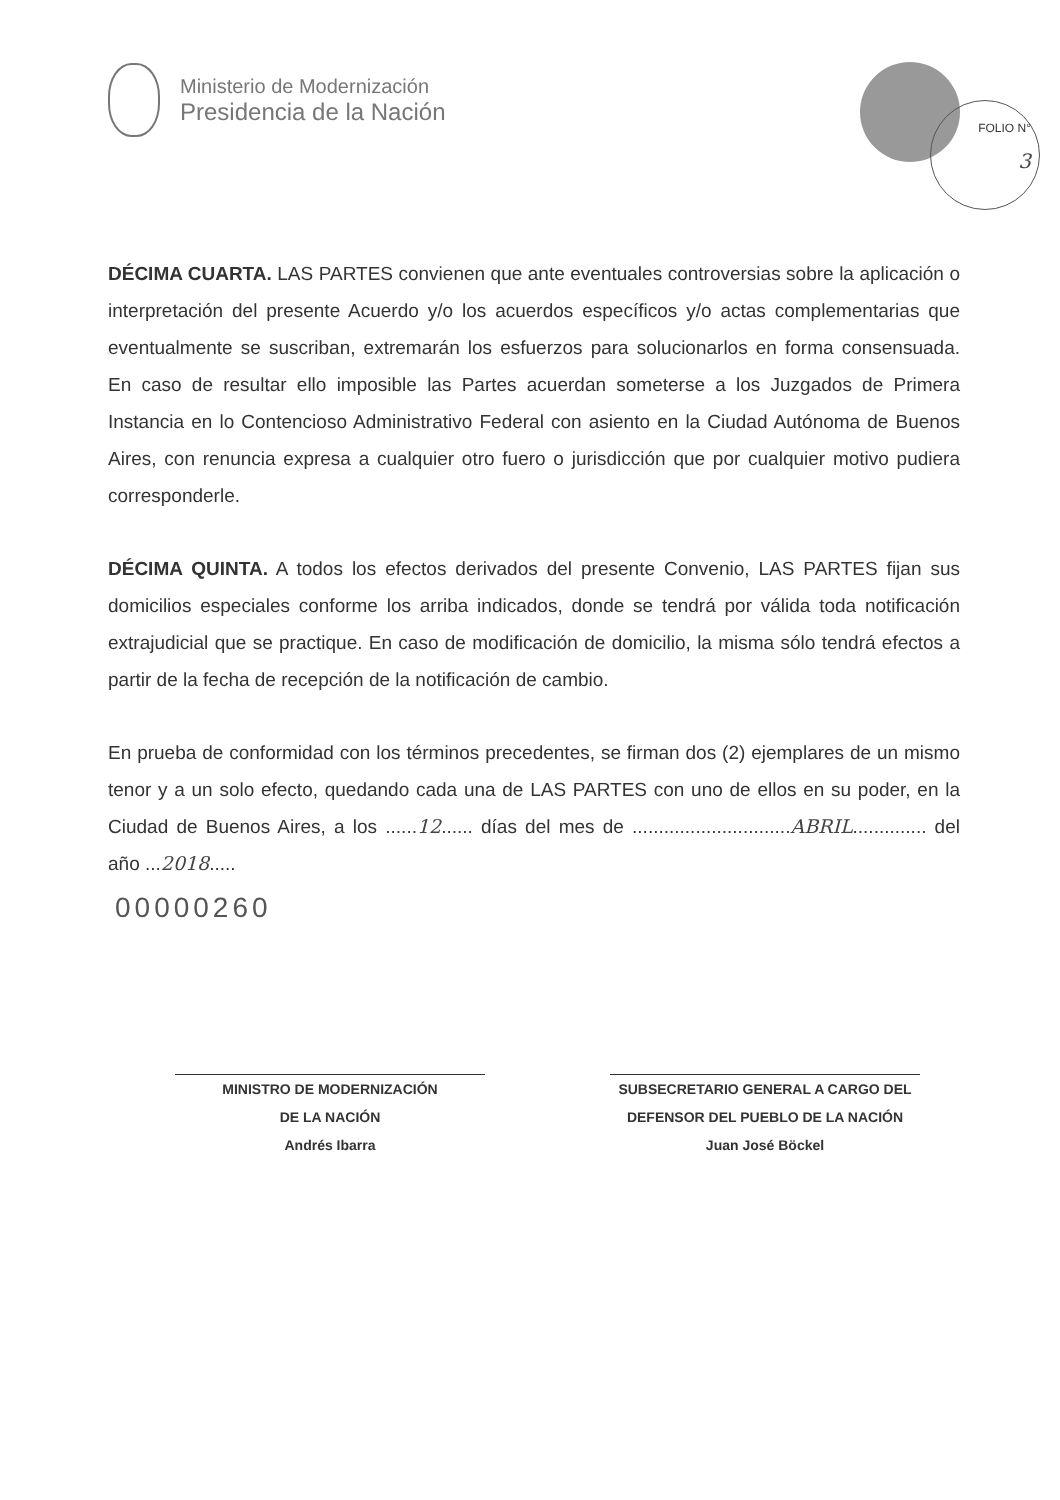Ministerio de Modernización
Presidencia de la Nación
FOLIO N°
3
DÉCIMA CUARTA. LAS PARTES convienen que ante eventuales controversias sobre la aplicación o interpretación del presente Acuerdo y/o los acuerdos específicos y/o actas complementarias que eventualmente se suscriban, extremarán los esfuerzos para solucionarlos en forma consensuada. En caso de resultar ello imposible las Partes acuerdan someterse a los Juzgados de Primera Instancia en lo Contencioso Administrativo Federal con asiento en la Ciudad Autónoma de Buenos Aires, con renuncia expresa a cualquier otro fuero o jurisdicción que por cualquier motivo pudiera corresponderle.
DÉCIMA QUINTA. A todos los efectos derivados del presente Convenio, LAS PARTES fijan sus domicilios especiales conforme los arriba indicados, donde se tendrá por válida toda notificación extrajudicial que se practique. En caso de modificación de domicilio, la misma sólo tendrá efectos a partir de la fecha de recepción de la notificación de cambio.
En prueba de conformidad con los términos precedentes, se firman dos (2) ejemplares de un mismo tenor y a un solo efecto, quedando cada una de LAS PARTES con uno de ellos en su poder, en la Ciudad de Buenos Aires, a los ......12...... días del mes de ..............................ABRIL.............. del año ...2018.....
00000260
MINISTRO DE MODERNIZACIÓN
DE LA NACIÓN
Andrés Ibarra
SUBSECRETARIO GENERAL A CARGO DEL
DEFENSOR DEL PUEBLO DE LA NACIÓN
Juan José Böckel